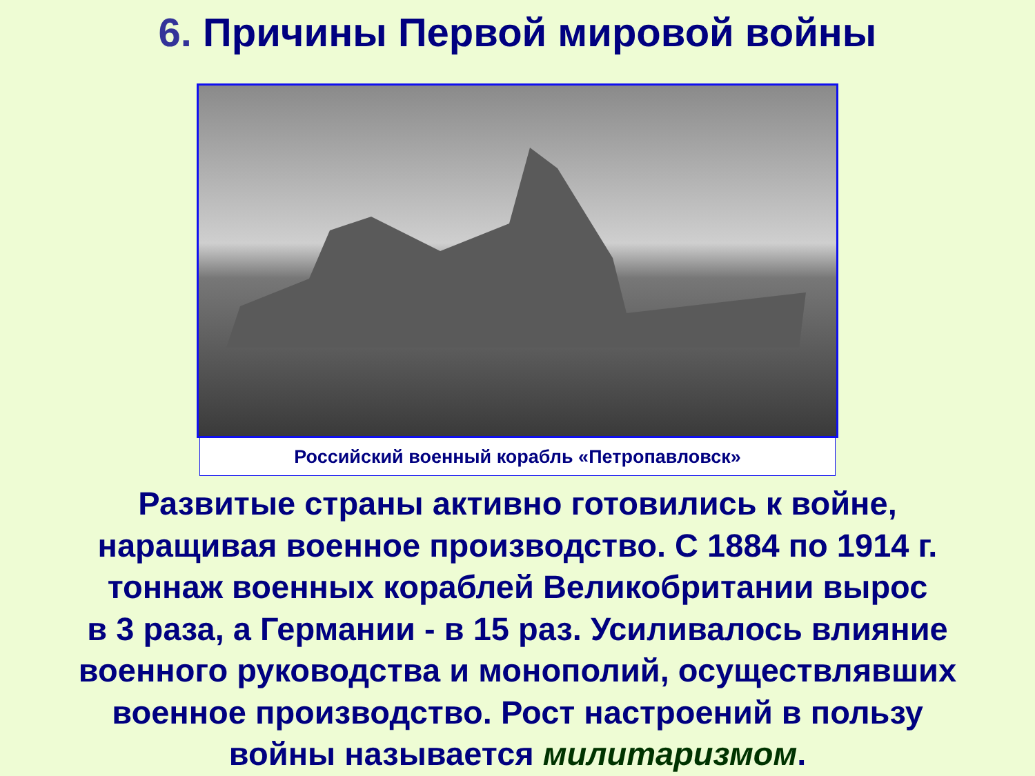6. Причины Первой мировой войны
Российский военный корабль «Петропавловск»
Развитые страны активно готовились к войне,
наращивая военное производство. С 1884 по 1914 г.
тоннаж военных кораблей Великобритании вырос
в 3 раза, а Германии - в 15 раз. Усиливалось влияние
военного руководства и монополий, осуществлявших
военное производство. Рост настроений в пользу
войны называется милитаризмом.